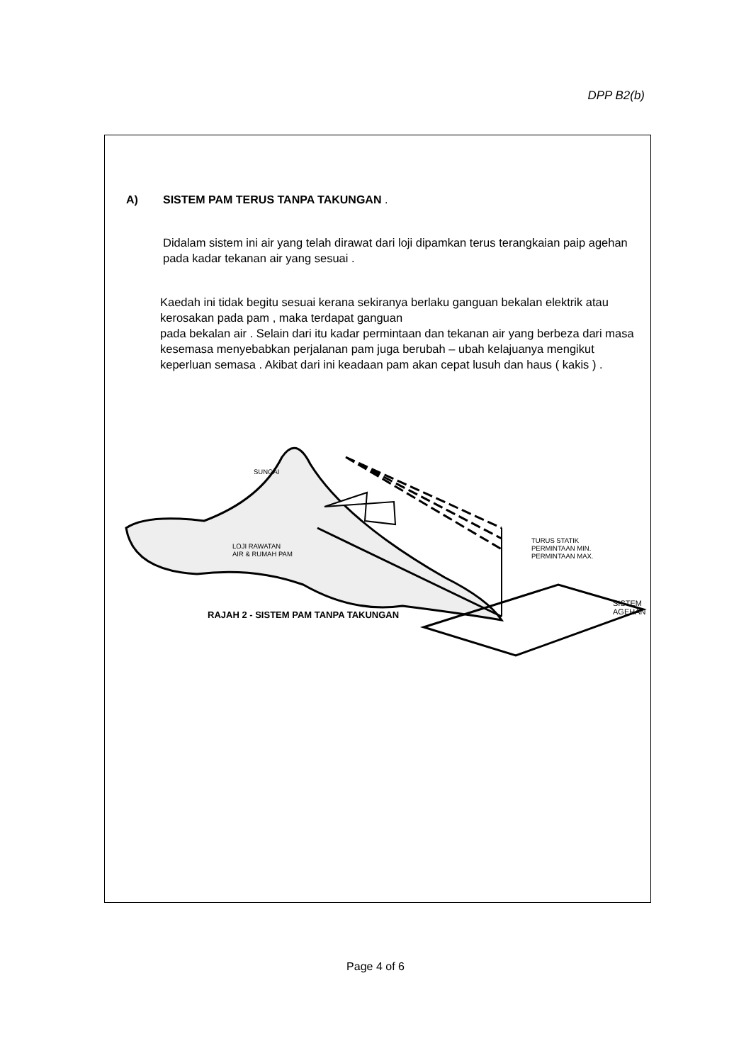DPP B2(b)
A) SISTEM PAM TERUS TANPA TAKUNGAN .
Didalam sistem ini air yang telah dirawat dari loji dipamkan terus terangkaian paip agehan pada kadar tekanan air yang sesuai .
Kaedah ini tidak begitu sesuai kerana sekiranya berlaku ganguan bekalan elektrik atau kerosakan pada pam , maka terdapat ganguan
pada bekalan air . Selain dari itu kadar permintaan dan tekanan air yang berbeza dari masa kesemasa menyebabkan perjalanan pam juga berubah – ubah kelajuanya mengikut keperluan semasa . Akibat dari ini keadaan pam akan cepat lusuh dan haus ( kakis ) .
SUNGAI
LOJI RAWATAN
AIR & RUMAH PAM
TURUS STATIK
PERMINTAAN MIN.
PERMINTAAN MAX.
SISTEM
AGEHAN
RAJAH 2 - SISTEM PAM TANPA TAKUNGAN
Page 4 of 6